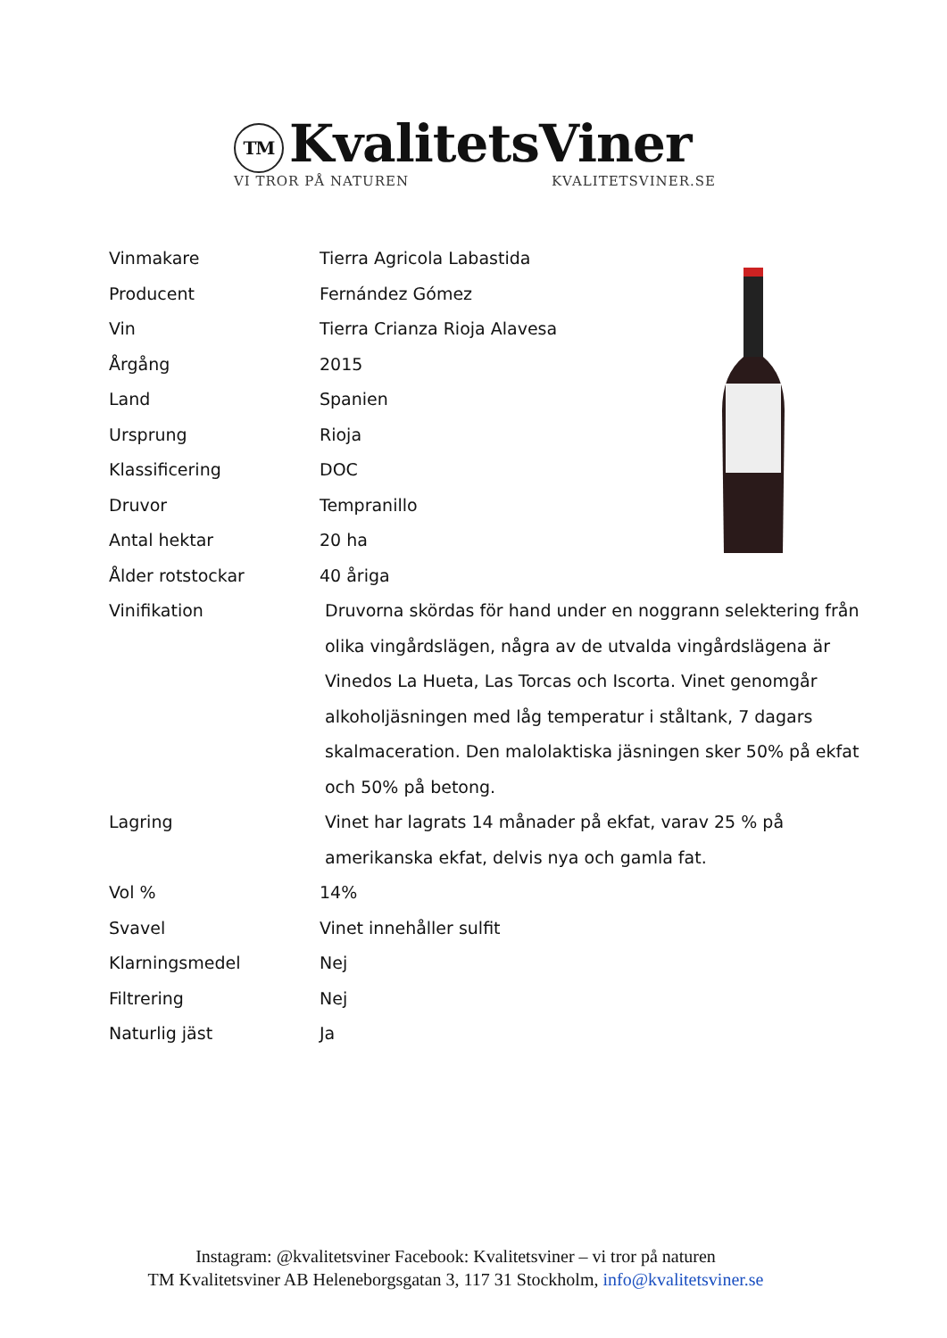TM KvalitetsViner
VI TROR PÅ NATUREN KVALITETSVINER.SE
| Vinmakare | Tierra Agricola Labastida |
| Producent | Fernández Gómez |
| Vin | Tierra Crianza Rioja Alavesa |
| Årgång | 2015 |
| Land | Spanien |
| Ursprung | Rioja |
| Klassificering | DOC |
| Druvor | Tempranillo |
| Antal hektar | 20 ha |
| Ålder rotstockar | 40 åriga |
| Vinifikation | Druvorna skördas för hand under en noggrann selektering från olika vingårdslägen, några av de utvalda vingårdslägena är Vinedos La Hueta, Las Torcas och Iscorta. Vinet genomgår alkoholjäsningen med låg temperatur i ståltank, 7 dagars skalmaceration. Den malolaktiska jäsningen sker 50% på ekfat och 50% på betong. |
| Lagring | Vinet har lagrats 14 månader på ekfat, varav 25 % på amerikanska ekfat, delvis nya och gamla fat. |
| Vol % | 14% |
| Svavel | Vinet innehåller sulfit |
| Klarningsmedel | Nej |
| Filtrering | Nej |
| Naturlig jäst | Ja |
Instagram: @kvalitetsviner Facebook: Kvalitetsviner – vi tror på naturen
TM Kvalitetsviner AB Heleneborgsgatan 3, 117 31 Stockholm, info@kvalitetsviner.se